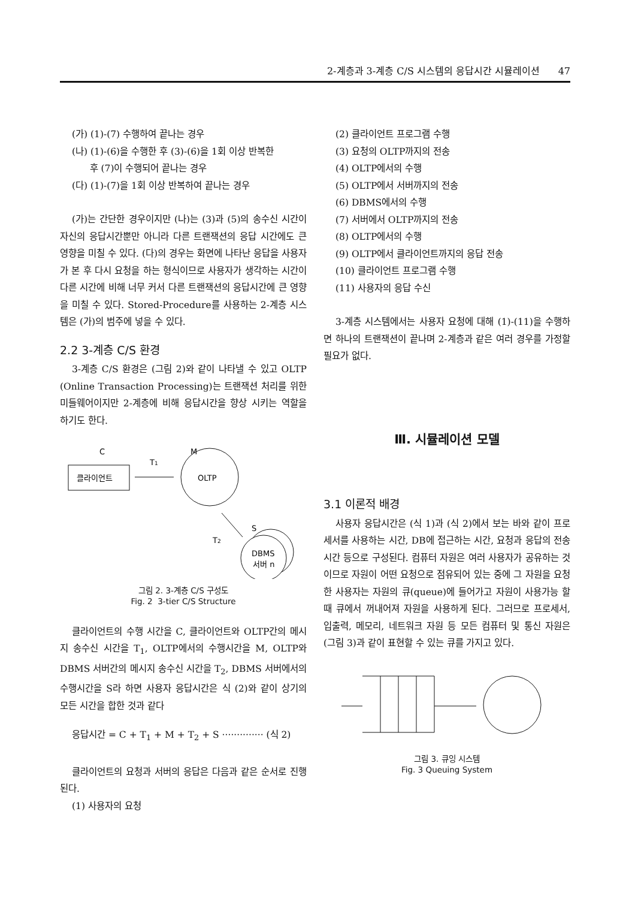2-계층과 3-계층 C/S 시스템의 응답시간 시뮬레이션 47
(가) (1)-(7) 수행하여 끝나는 경우
(나) (1)-(6)을 수행한 후 (3)-(6)을 1회 이상 반복한
후 (7)이 수행되어 끝나는 경우
(다) (1)-(7)을 1회 이상 반복하여 끝나는 경우
(가)는 간단한 경우이지만 (나)는 (3)과 (5)의 송수신 시간이 자신의 응답시간뿐만 아니라 다른 트랜잭션의 응답 시간에도 큰 영향을 미칠 수 있다. (다)의 경우는 화면에 나타난 응답을 사용자가 본 후 다시 요청을 하는 형식이므로 사용자가 생각하는 시간이 다른 시간에 비해 너무 커서 다른 트랜잭션의 응답시간에 큰 영향을 미칠 수 있다. Stored-Procedure를 사용하는 2-계층 시스템은 (가)의 범주에 넣을 수 있다.
2.2 3-계층 C/S 환경
3-계층 C/S 환경은 (그림 2)와 같이 나타낼 수 있고 OLTP (Online Transaction Processing)는 트랜잭션 처리를 위한 미들웨어이지만 2-계층에 비해 응답시간을 향상 시키는 역할을 하기도 한다.
C
M
T1
클라이언트
OLTP
S
T2
DBMS
서버 n
그림 2. 3-계층 C/S 구성도
Fig. 2 3-tier C/S Structure
클라이언트의 수행 시간을 C, 클라이언트와 OLTP간의 메시지 송수신 시간을 T<sub>1</sub>, OLTP에서의 수행시간을 M, OLTP와 DBMS 서버간의 메시지 송수신 시간을 T<sub>2</sub>, DBMS 서버에서의 수행시간을 S라 하면 사용자 응답시간은 식 (2)와 같이 상기의 모든 시간을 합한 것과 같다
응답시간 = C + T<sub>1</sub> + M + T<sub>2</sub> + S ·············· (식 2)
클라이언트의 요청과 서버의 응답은 다음과 같은 순서로 진행된다.
(1) 사용자의 요청
(2) 클라이언트 프로그램 수행
(3) 요청의 OLTP까지의 전송
(4) OLTP에서의 수행
(5) OLTP에서 서버까지의 전송
(6) DBMS에서의 수행
(7) 서버에서 OLTP까지의 전송
(8) OLTP에서의 수행
(9) OLTP에서 클라이언트까지의 응답 전송
(10) 클라이언트 프로그램 수행
(11) 사용자의 응답 수신
3-계층 시스템에서는 사용자 요청에 대해 (1)-(11)을 수행하면 하나의 트랜잭션이 끝나며 2-계층과 같은 여러 경우를 가정할 필요가 없다.
Ⅲ. 시뮬레이션 모델
3.1 이론적 배경
사용자 응답시간은 (식 1)과 (식 2)에서 보는 바와 같이 프로세서를 사용하는 시간, DB에 접근하는 시간, 요청과 응답의 전송 시간 등으로 구성된다. 컴퓨터 자원은 여러 사용자가 공유하는 것이므로 자원이 어떤 요청으로 점유되어 있는 중에 그 자원을 요청한 사용자는 자원의 큐(queue)에 들어가고 자원이 사용가능 할 때 큐에서 꺼내어져 자원을 사용하게 된다. 그러므로 프로세서, 입출력, 메모리, 네트워크 자원 등 모든 컴퓨터 및 통신 자원은 (그림 3)과 같이 표현할 수 있는 큐를 가지고 있다.
그림 3. 큐잉 시스템
Fig. 3 Queuing System